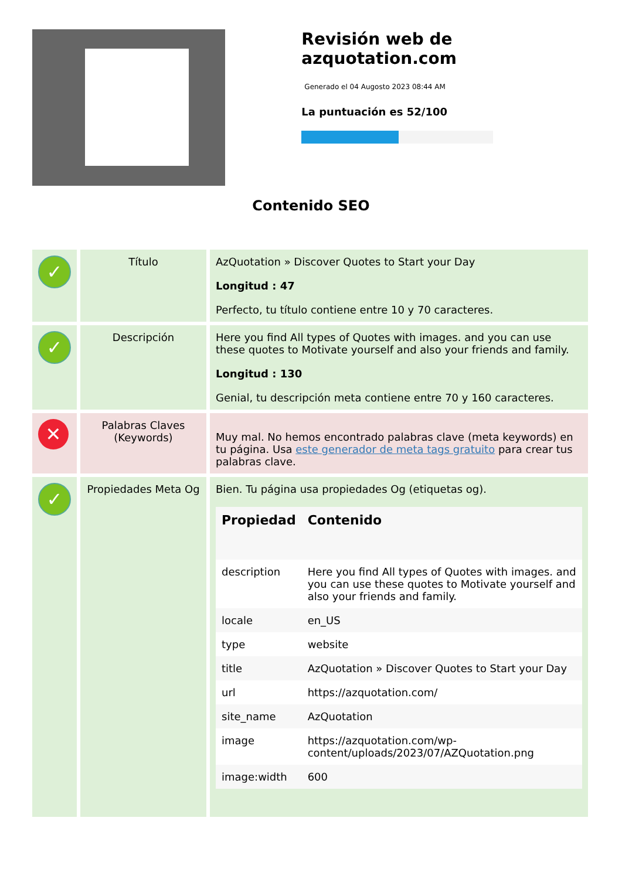Revisión web de azquotation.com
Generado el 04 Augosto 2023 08:44 AM
La puntuación es 52/100
Contenido SEO
| ✓ | Título | AzQuotation » Discover Quotes to Start your Day Longitud : 47 Perfecto, tu título contiene entre 10 y 70 caracteres. |
| ✓ | Descripción | Here you find All types of Quotes with images. and you can use these quotes to Motivate yourself and also your friends and family. Longitud : 130 Genial, tu descripción meta contiene entre 70 y 160 caracteres. |
| ✕ | Palabras Claves (Keywords) | Muy mal. No hemos encontrado palabras clave (meta keywords) en tu página. Usa este generador de meta tags gratuito para crear tus palabras clave. |
| ✓ | Propiedades Meta Og | Bien. Tu página usa propiedades Og (etiquetas og). / Propiedad / Contenido / / --- / --- / / description / Here you find All types of Quotes with images. and you can use these quotes to Motivate yourself and also your friends and family. / / locale / en_US / / type / website / / title / AzQuotation » Discover Quotes to Start your Day / / url / https://azquotation.com/ / / site_name / AzQuotation / / image / https://azquotation.com/wp-content/uploads/2023/07/AZQuotation.png / / image:width / 600 / |